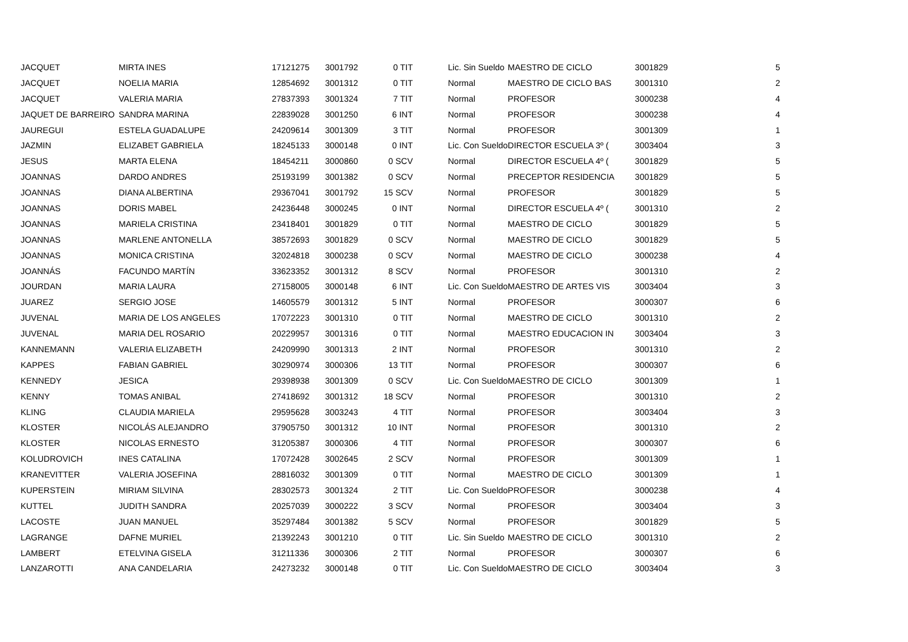| JACQUET | MIRTA INES | 17121275 | 3001792 | 0 TIT | Lic. Sin Sueldo | MAESTRO DE CICLO | 3001829 | 5 |
| JACQUET | NOELIA MARIA | 12854692 | 3001312 | 0 TIT | Normal | MAESTRO DE CICLO BAS | 3001310 | 2 |
| JACQUET | VALERIA MARIA | 27837393 | 3001324 | 7 TIT | Normal | PROFESOR | 3000238 | 4 |
| JAQUET DE BARREIRO | SANDRA MARINA | 22839028 | 3001250 | 6 INT | Normal | PROFESOR | 3000238 | 4 |
| JAUREGUI | ESTELA GUADALUPE | 24209614 | 3001309 | 3 TIT | Normal | PROFESOR | 3001309 | 1 |
| JAZMIN | ELIZABET GABRIELA | 18245133 | 3000148 | 0 INT | Lic. Con Sueldo | DIRECTOR ESCUELA 3º ( | 3003404 | 3 |
| JESUS | MARTA ELENA | 18454211 | 3000860 | 0 SCV | Normal | DIRECTOR ESCUELA 4º ( | 3001829 | 5 |
| JOANNAS | DARDO ANDRES | 25193199 | 3001382 | 0 SCV | Normal | PRECEPTOR RESIDENCIA | 3001829 | 5 |
| JOANNAS | DIANA ALBERTINA | 29367041 | 3001792 | 15 SCV | Normal | PROFESOR | 3001829 | 5 |
| JOANNAS | DORIS MABEL | 24236448 | 3000245 | 0 INT | Normal | DIRECTOR ESCUELA 4º ( | 3001310 | 2 |
| JOANNAS | MARIELA CRISTINA | 23418401 | 3001829 | 0 TIT | Normal | MAESTRO DE CICLO | 3001829 | 5 |
| JOANNAS | MARLENE ANTONELLA | 38572693 | 3001829 | 0 SCV | Normal | MAESTRO DE CICLO | 3001829 | 5 |
| JOANNAS | MONICA CRISTINA | 32024818 | 3000238 | 0 SCV | Normal | MAESTRO DE CICLO | 3000238 | 4 |
| JOANNÁS | FACUNDO MARTÍN | 33623352 | 3001312 | 8 SCV | Normal | PROFESOR | 3001310 | 2 |
| JOURDAN | MARIA LAURA | 27158005 | 3000148 | 6 INT | Lic. Con Sueldo | MAESTRO DE ARTES VIS | 3003404 | 3 |
| JUAREZ | SERGIO JOSE | 14605579 | 3001312 | 5 INT | Normal | PROFESOR | 3000307 | 6 |
| JUVENAL | MARIA DE LOS ANGELES | 17072223 | 3001310 | 0 TIT | Normal | MAESTRO DE CICLO | 3001310 | 2 |
| JUVENAL | MARIA DEL ROSARIO | 20229957 | 3001316 | 0 TIT | Normal | MAESTRO EDUCACION IN | 3003404 | 3 |
| KANNEMANN | VALERIA ELIZABETH | 24209990 | 3001313 | 2 INT | Normal | PROFESOR | 3001310 | 2 |
| KAPPES | FABIAN GABRIEL | 30290974 | 3000306 | 13 TIT | Normal | PROFESOR | 3000307 | 6 |
| KENNEDY | JESICA | 29398938 | 3001309 | 0 SCV | Lic. Con Sueldo | MAESTRO DE CICLO | 3001309 | 1 |
| KENNY | TOMAS ANIBAL | 27418692 | 3001312 | 18 SCV | Normal | PROFESOR | 3001310 | 2 |
| KLING | CLAUDIA MARIELA | 29595628 | 3003243 | 4 TIT | Normal | PROFESOR | 3003404 | 3 |
| KLOSTER | NICOLÁS ALEJANDRO | 37905750 | 3001312 | 10 INT | Normal | PROFESOR | 3001310 | 2 |
| KLOSTER | NICOLAS ERNESTO | 31205387 | 3000306 | 4 TIT | Normal | PROFESOR | 3000307 | 6 |
| KOLUDROVICH | INES CATALINA | 17072428 | 3002645 | 2 SCV | Normal | PROFESOR | 3001309 | 1 |
| KRANEVITTER | VALERIA JOSEFINA | 28816032 | 3001309 | 0 TIT | Normal | MAESTRO DE CICLO | 3001309 | 1 |
| KUPERSTEIN | MIRIAM SILVINA | 28302573 | 3001324 | 2 TIT | Lic. Con Sueldo | PROFESOR | 3000238 | 4 |
| KUTTEL | JUDITH SANDRA | 20257039 | 3000222 | 3 SCV | Normal | PROFESOR | 3003404 | 3 |
| LACOSTE | JUAN MANUEL | 35297484 | 3001382 | 5 SCV | Normal | PROFESOR | 3001829 | 5 |
| LAGRANGE | DAFNE MURIEL | 21392243 | 3001210 | 0 TIT | Lic. Sin Sueldo | MAESTRO DE CICLO | 3001310 | 2 |
| LAMBERT | ETELVINA GISELA | 31211336 | 3000306 | 2 TIT | Normal | PROFESOR | 3000307 | 6 |
| LANZAROTTI | ANA CANDELARIA | 24273232 | 3000148 | 0 TIT | Lic. Con Sueldo | MAESTRO DE CICLO | 3003404 | 3 |